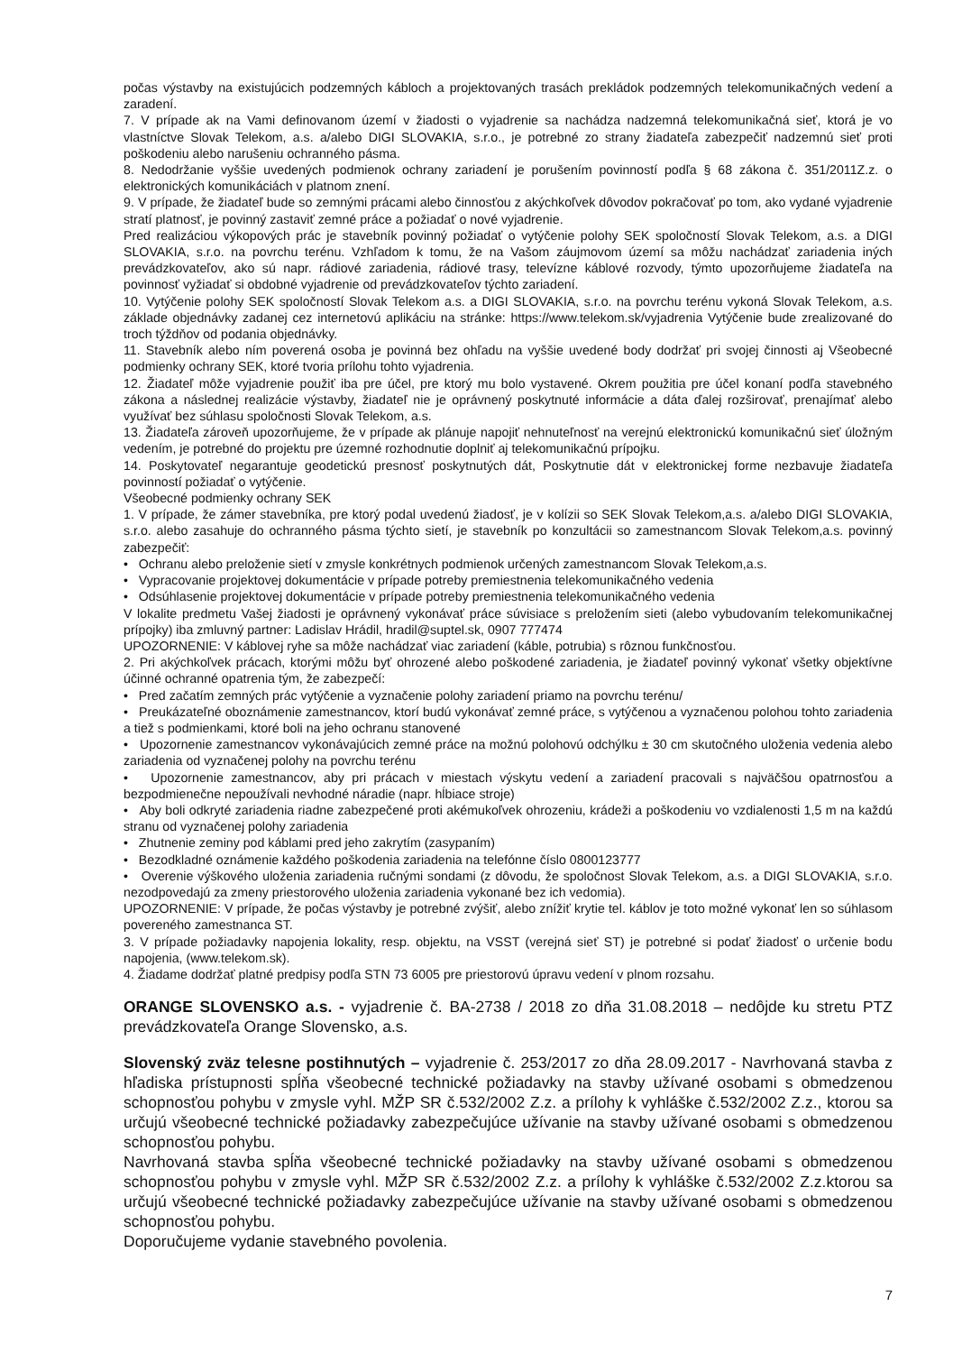počas výstavby na existujúcich podzemných kábloch a projektovaných trasách prekládok podzemných telekomunikačných vedení a zaradení.
7. V prípade ak na Vami definovanom území v žiadosti o vyjadrenie sa nachádza nadzemná telekomunikačná sieť, ktorá je vo vlastníctve Slovak Telekom, a.s. a/alebo DIGI SLOVAKIA, s.r.o., je potrebné zo strany žiadateľa zabezpečiť nadzemnú sieť proti poškodeniu alebo narušeniu ochranného pásma.
8. Nedodržanie vyššie uvedených podmienok ochrany zariadení je porušením povinností podľa § 68 zákona č. 351/2011Z.z. o elektronických komunikáciách v platnom znení.
9. V prípade, že žiadateľ bude so zemnými prácami alebo činnosťou z akýchkoľvek dôvodov pokračovať po tom, ako vydané vyjadrenie stratí platnosť, je povinný zastaviť zemné práce a požiadať o nové vyjadrenie.
Pred realizáciou výkopových prác je stavebník povinný požiadať o vytýčenie polohy SEK spoločností Slovak Telekom, a.s. a DIGI SLOVAKIA, s.r.o. na povrchu terénu. Vzhľadom k tomu, že na Vašom záujmovom území sa môžu nachádzať zariadenia iných prevádzkovateľov, ako sú napr. rádiové zariadenia, rádiové trasy, televízne káblové rozvody, týmto upozorňujeme žiadateľa na povinnosť vyžiadať si obdobné vyjadrenie od prevádzkovateľov týchto zariadení.
10. Vytýčenie polohy SEK spoločností Slovak Telekom a.s. a DIGI SLOVAKIA, s.r.o. na povrchu terénu vykoná Slovak Telekom, a.s. základe objednávky zadanej cez internetovú aplikáciu na stránke: https://www.telekom.sk/vyjadrenia Vytýčenie bude zrealizované do troch týždňov od podania objednávky.
11. Stavebník alebo ním poverená osoba je povinná bez ohľadu na vyššie uvedené body dodržať pri svojej činnosti aj Všeobecné podmienky ochrany SEK, ktoré tvoria prílohu tohto vyjadrenia.
12. Žiadateľ môže vyjadrenie použiť iba pre účel, pre ktorý mu bolo vystavené. Okrem použitia pre účel konaní podľa stavebného zákona a následnej realizácie výstavby, žiadateľ nie je oprávnený poskytnuté informácie a dáta ďalej rozširovať, prenajímať alebo využívať bez súhlasu spoločnosti Slovak Telekom, a.s.
13. Žiadateľa zároveň upozorňujeme, že v prípade ak plánuje napojiť nehnuteľnosť na verejnú elektronickú komunikačnú sieť úložným vedením, je potrebné do projektu pre územné rozhodnutie doplniť aj telekomunikačnú prípojku.
14. Poskytovateľ negarantuje geodetickú presnosť poskytnutých dát, Poskytnutie dát v elektronickej forme nezbavuje žiadateľa povinností požiadať o vytýčenie.
Všeobecné podmienky ochrany SEK
1. V prípade, že zámer stavebníka, pre ktorý podal uvedenú žiadosť, je v kolízii so SEK Slovak Telekom,a.s. a/alebo DIGI SLOVAKIA, s.r.o. alebo zasahuje do ochranného pásma týchto sietí, je stavebník po konzultácii so zamestnancom Slovak Telekom,a.s. povinný zabezpečiť:
• Ochranu alebo preloženie sietí v zmysle konkrétnych podmienok určených zamestnancom Slovak Telekom,a.s.
• Vypracovanie projektovej dokumentácie v prípade potreby premiestnenia telekomunikačného vedenia
• Odsúhlasenie projektovej dokumentácie v prípade potreby premiestnenia telekomunikačného vedenia
V lokalite predmetu Vašej žiadosti je oprávnený vykonávať práce súvisiace s preložením sieti (alebo vybudovaním telekomunikačnej prípojky) iba zmluvný partner: Ladislav Hrádil, hradil@suptel.sk, 0907 777474
UPOZORNENIE: V káblovej ryhe sa môže nachádzať viac zariadení (káble, potrubia) s rôznou funkčnosťou.
2. Pri akýchkoľvek prácach, ktorými môžu byť ohrozené alebo poškodené zariadenia, je žiadateľ povinný vykonať všetky objektívne účinné ochranné opatrenia tým, že zabezpečí:
• Pred začatím zemných prác vytýčenie a vyznačenie polohy zariadení priamo na povrchu terénu/
• Preukázateľné oboznámenie zamestnancov, ktorí budú vykonávať zemné práce, s vytýčenou a vyznačenou polohou tohto zariadenia a tiež s podmienkami, ktoré boli na jeho ochranu stanovené
• Upozornenie zamestnancov vykonávajúcich zemné práce na možnú polohovú odchýlku ± 30 cm skutočného uloženia vedenia alebo zariadenia od vyznačenej polohy na povrchu terénu
• Upozornenie zamestnancov, aby pri prácach v miestach výskytu vedení a zariadení pracovali s najväčšou opatrnosťou a bezpodmienečne nepoužívali nevhodné náradie (napr. hĺbiace stroje)
• Aby boli odkryté zariadenia riadne zabezpečené proti akémukoľvek ohrozeniu, krádeži a poškodeniu vo vzdialenosti 1,5 m na každú stranu od vyznačenej polohy zariadenia
• Zhutnenie zeminy pod káblami pred jeho zakrytím (zasypaním)
• Bezodkladné oznámenie každého poškodenia zariadenia na telefónne číslo 0800123777
• Overenie výškového uloženia zariadenia ručnými sondami (z dôvodu, že spoločnost Slovak Telekom, a.s. a DIGI SLOVAKIA, s.r.o. nezodpovedajú za zmeny priestorového uloženia zariadenia vykonané bez ich vedomia).
UPOZORNENIE: V prípade, že počas výstavby je potrebné zvýšiť, alebo znížiť krytie tel. káblov je toto možné vykonať len so súhlasom povereného zamestnanca ST.
3. V prípade požiadavky napojenia lokality, resp. objektu, na VSST (verejná sieť ST) je potrebné si podať žiadosť o určenie bodu napojenia, (www.telekom.sk).
4. Žiadame dodržať platné predpisy podľa STN 73 6005 pre priestorovú úpravu vedení v plnom rozsahu.
ORANGE SLOVENSKO a.s. - vyjadrenie č. BA-2738 / 2018 zo dňa 31.08.2018 – nedôjde ku stretu PTZ prevádzkovateľa Orange Slovensko, a.s.
Slovenský zväz telesne postihnutých – vyjadrenie č. 253/2017 zo dňa 28.09.2017 - Navrhovaná stavba z hľadiska prístupnosti spĺňa všeobecné technické požiadavky na stavby užívané osobami s obmedzenou schopnosťou pohybu v zmysle vyhl. MŽP SR č.532/2002 Z.z. a prílohy k vyhláške č.532/2002 Z.z., ktorou sa určujú všeobecné technické požiadavky zabezpečujúce užívanie na stavby užívané osobami s obmedzenou schopnosťou pohybu.
Navrhovaná stavba spĺňa všeobecné technické požiadavky na stavby užívané osobami s obmedzenou schopnosťou pohybu v zmysle vyhl. MŽP SR č.532/2002 Z.z. a prílohy k vyhláške č.532/2002 Z.z.ktorou sa určujú všeobecné technické požiadavky zabezpečujúce užívanie na stavby užívané osobami s obmedzenou schopnosťou pohybu.
Doporučujeme vydanie stavebného povolenia.
7